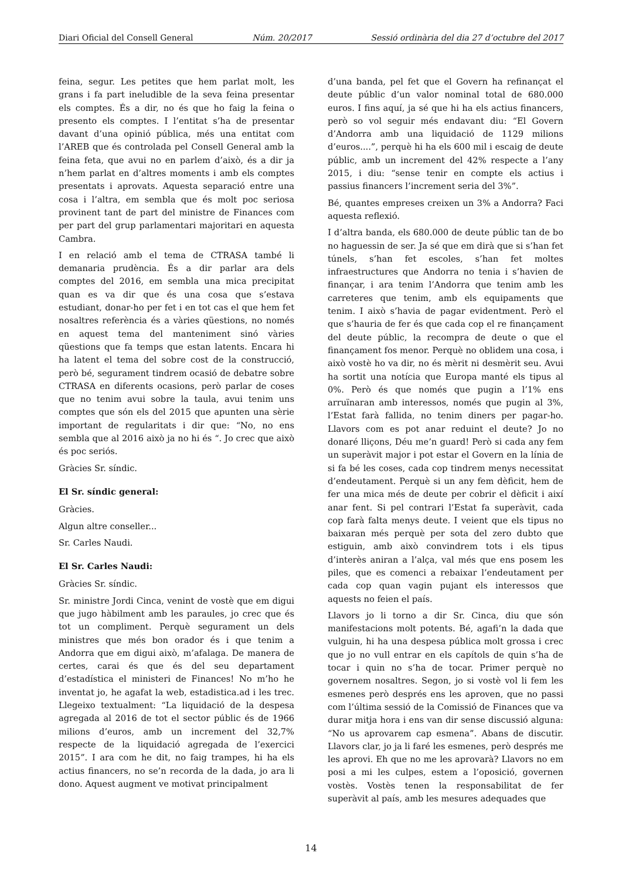Diari Oficial del Consell General Núm. 20/2017 Sessió ordinària del dia 27 d’octubre del 2017
feina, segur. Les petites que hem parlat molt, les grans i fa part ineludible de la seva feina presentar els comptes. És a dir, no és que ho faig la feina o presento els comptes. I l’entitat s’ha de presentar davant d’una opinió pública, més una entitat com l’AREB que és controlada pel Consell General amb la feina feta, que avui no en parlem d’això, és a dir ja n’hem parlat en d’altres moments i amb els comptes presentats i aprovats. Aquesta separació entre una cosa i l’altra, em sembla que és molt poc seriosa provinent tant de part del ministre de Finances com per part del grup parlamentari majoritari en aquesta Cambra.
I en relació amb el tema de CTRASA també li demanaria prudència. És a dir parlar ara dels comptes del 2016, em sembla una mica precipitat quan es va dir que és una cosa que s’estava estudiant, donar-ho per fet i en tot cas el que hem fet nosaltres referència és a vàries qüestions, no només en aquest tema del manteniment sinó vàries qüestions que fa temps que estan latents. Encara hi ha latent el tema del sobre cost de la construcció, però bé, segurament tindrem ocasió de debatre sobre CTRASA en diferents ocasions, però parlar de coses que no tenim avui sobre la taula, avui tenim uns comptes que són els del 2015 que apunten una sèrie important de regularitats i dir que: “No, no ens sembla que al 2016 això ja no hi és “. Jo crec que això és poc seriós.
Gràcies Sr. síndic.
El Sr. síndic general:
Gràcies.
Algun altre conseller...
Sr. Carles Naudi.
El Sr. Carles Naudi:
Gràcies Sr. síndic.
Sr. ministre Jordi Cinca, venint de vostè que em digui que jugo hàbilment amb les paraules, jo crec que és tot un compliment. Perquè segurament un dels ministres que més bon orador és i que tenim a Andorra que em digui això, m’afalaga. De manera de certes, carai és que és del seu departament d’estadística el ministeri de Finances! No m’ho he inventat jo, he agafat la web, estadistica.ad i les trec. Llegeixo textualment: “La liquidació de la despesa agregada al 2016 de tot el sector públic és de 1966 milions d’euros, amb un increment del 32,7% respecte de la liquidació agregada de l’exercici 2015”. I ara com he dit, no faig trampes, hi ha els actius financers, no se’n recorda de la dada, jo ara li dono. Aquest augment ve motivat principalment
d’una banda, pel fet que el Govern ha refinançat el deute públic d’un valor nominal total de 680.000 euros. I fins aquí, ja sé que hi ha els actius financers, però so vol seguir més endavant diu: “El Govern d’Andorra amb una liquidació de 1129 milions d’euros....”, perquè hi ha els 600 mil i escaig de deute públic, amb un increment del 42% respecte a l’any 2015, i diu: “sense tenir en compte els actius i passius financers l’increment seria del 3%”.
Bé, quantes empreses creixen un 3% a Andorra? Faci aquesta reflexió.
I d’altra banda, els 680.000 de deute públic tan de bo no haguessin de ser. Ja sé que em dirà que si s’han fet túnels, s’han fet escoles, s’han fet moltes infraestructures que Andorra no tenia i s’havien de finançar, i ara tenim l’Andorra que tenim amb les carreteres que tenim, amb els equipaments que tenim. I això s’havia de pagar evidentment. Però el que s’hauria de fer és que cada cop el re finançament del deute públic, la recompra de deute o que el finançament fos menor. Perquè no oblidem una cosa, i això vostè ho va dir, no és mèrit ni desmèrit seu. Avui ha sortit una notícia que Europa manté els tipus al 0%. Però és que només que pugin a l’1% ens arruïnaran amb interessos, només que pugin al 3%, l’Estat farà fallida, no tenim diners per pagar-ho. Llavors com es pot anar reduint el deute? Jo no donaré lliçons, Déu me’n guard! Però si cada any fem un superàvit major i pot estar el Govern en la línia de si fa bé les coses, cada cop tindrem menys necessitat d’endeutament. Perquè si un any fem dèficit, hem de fer una mica més de deute per cobrir el dèficit i així anar fent. Si pel contrari l’Estat fa superàvit, cada cop farà falta menys deute. I veient que els tipus no baixaran més perquè per sota del zero dubto que estiguin, amb això convindrem tots i els tipus d’interès aniran a l’alça, val més que ens posem les piles, que es comenci a rebaixar l’endeutament per cada cop quan vagin pujant els interessos que aquests no feien el país.
Llavors jo li torno a dir Sr. Cinca, diu que són manifestacions molt potents. Bé, agafi’n la dada que vulguin, hi ha una despesa pública molt grossa i crec que jo no vull entrar en els capítols de quin s’ha de tocar i quin no s’ha de tocar. Primer perquè no governem nosaltres. Segon, jo si vostè vol li fem les esmenes però després ens les aproven, que no passi com l’última sessió de la Comissió de Finances que va durar mitja hora i ens van dir sense discussió alguna: “No us aprovarem cap esmena”. Abans de discutir. Llavors clar, jo ja li faré les esmenes, però després me les aprovi. Eh que no me les aprovarà? Llavors no em posi a mi les culpes, estem a l’oposició, governen vostès. Vostès tenen la responsabilitat de fer superàvit al país, amb les mesures adequades que
14